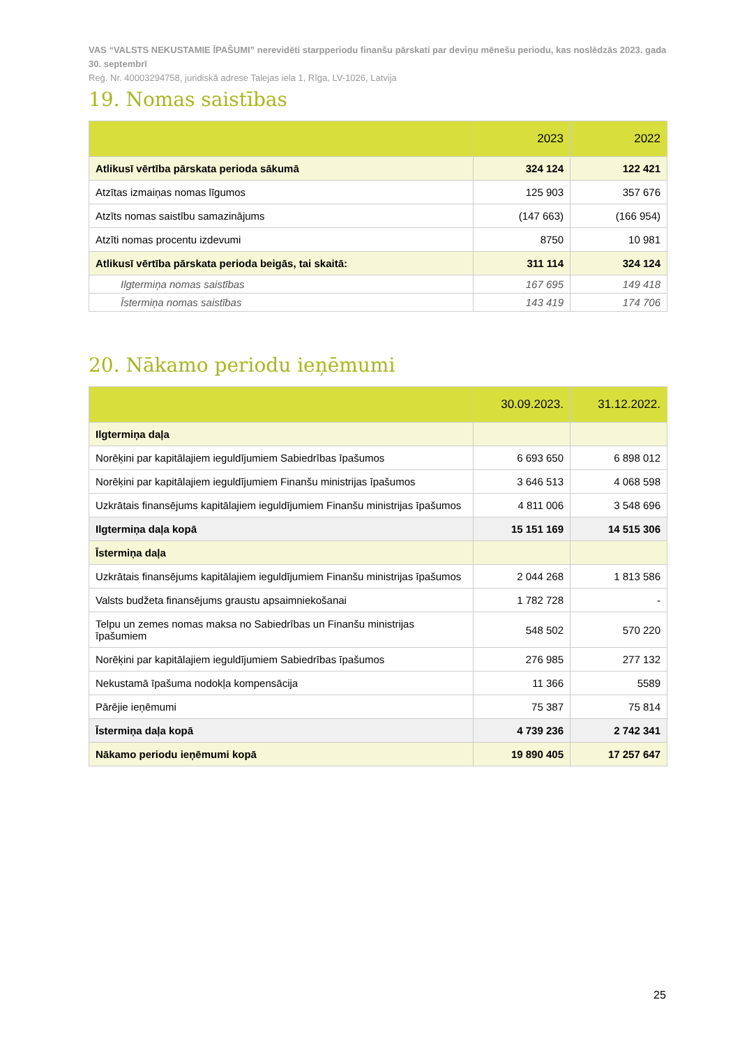VAS “VALSTS NEKUSTAMIE ĪPAŠUMI” nerevidēti starpperiodu finanšu pārskati par deviņu mēnešu periodu, kas noslēdzās 2023. gada 30. septembrī
Reģ. Nr. 40003294758, juridiskā adrese Talejas iela 1, Rīga, LV-1026, Latvija
19. Nomas saistības
| | 2023 | 2022 |
| --- | --- | --- |
| Atlikusī vērtība pārskata perioda sākumā | 324 124 | 122 421 |
| Atzītas izmaiņas nomas līgumos | 125 903 | 357 676 |
| Atzīts nomas saistību samazinājums | (147 663) | (166 954) |
| Atzīti nomas procentu izdevumi | 8750 | 10 981 |
| Atlikusī vērtība pārskata perioda beigās, tai skaitā: | 311 114 | 324 124 |
| Ilgtermiņa nomas saistības | 167 695 | 149 418 |
| Īstermiņa nomas saistības | 143 419 | 174 706 |
20. Nākamo periodu ieņēmumi
| | 30.09.2023. | 31.12.2022. |
| --- | --- | --- |
| Ilgtermiņa daļa | | |
| Norēķini par kapitālajiem ieguldījumiem Sabiedrības īpašumos | 6 693 650 | 6 898 012 |
| Norēķini par kapitālajiem ieguldījumiem Finanšu ministrijas īpašumos | 3 646 513 | 4 068 598 |
| Uzkrātais finansējums kapitālajiem ieguldījumiem Finanšu ministrijas īpašumos | 4 811 006 | 3 548 696 |
| Ilgtermiņa daļa kopā | 15 151 169 | 14 515 306 |
| Īstermiņa daļa | | |
| Uzkrātais finansējums kapitālajiem ieguldījumiem Finanšu ministrijas īpašumos | 2 044 268 | 1 813 586 |
| Valsts budžeta finansējums graustu apsaimniekošanai | 1 782 728 | - |
| Telpu un zemes nomas maksa no Sabiedrības un Finanšu ministrijas īpašumiem | 548 502 | 570 220 |
| Norēķini par kapitālajiem ieguldījumiem Sabiedrības īpašumos | 276 985 | 277 132 |
| Nekustamā īpašuma nodokļa kompensācija | 11 366 | 5589 |
| Pārējie ieņēmumi | 75 387 | 75 814 |
| Īstermiņa daļa kopā | 4 739 236 | 2 742 341 |
| Nākamo periodu ieņēmumi kopā | 19 890 405 | 17 257 647 |
25